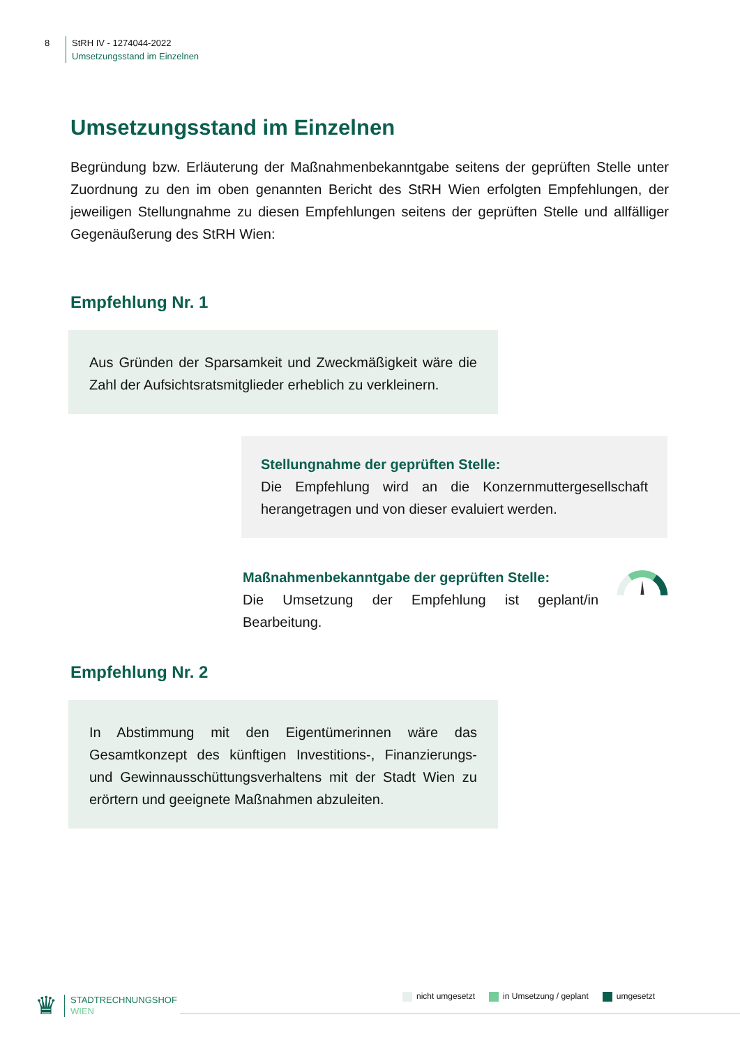8 StRH IV - 1274044-2022
Umsetzungsstand im Einzelnen
Umsetzungsstand im Einzelnen
Begründung bzw. Erläuterung der Maßnahmenbekanntgabe seitens der geprüften Stelle unter Zuordnung zu den im oben genannten Bericht des StRH Wien erfolgten Empfehlungen, der jeweiligen Stellungnahme zu diesen Empfehlungen seitens der geprüften Stelle und allfälliger Gegenäußerung des StRH Wien:
Empfehlung Nr. 1
Aus Gründen der Sparsamkeit und Zweckmäßigkeit wäre die Zahl der Aufsichtsratsmitglieder erheblich zu verkleinern.
Stellungnahme der geprüften Stelle:
Die Empfehlung wird an die Konzernmuttergesellschaft herangetragen und von dieser evaluiert werden.
Maßnahmenbekanntgabe der geprüften Stelle:
Die Umsetzung der Empfehlung ist geplant/in Bearbeitung.
Empfehlung Nr. 2
In Abstimmung mit den Eigentümerinnen wäre das Gesamtkonzept des künftigen Investitions-, Finanzierungs- und Gewinnausschüttungsverhaltens mit der Stadt Wien zu erörtern und geeignete Maßnahmen abzuleiten.
♛
STADTRECHNUNGSHOF
WIEN
nicht umgesetzt in Umsetzung / geplant umgesetzt